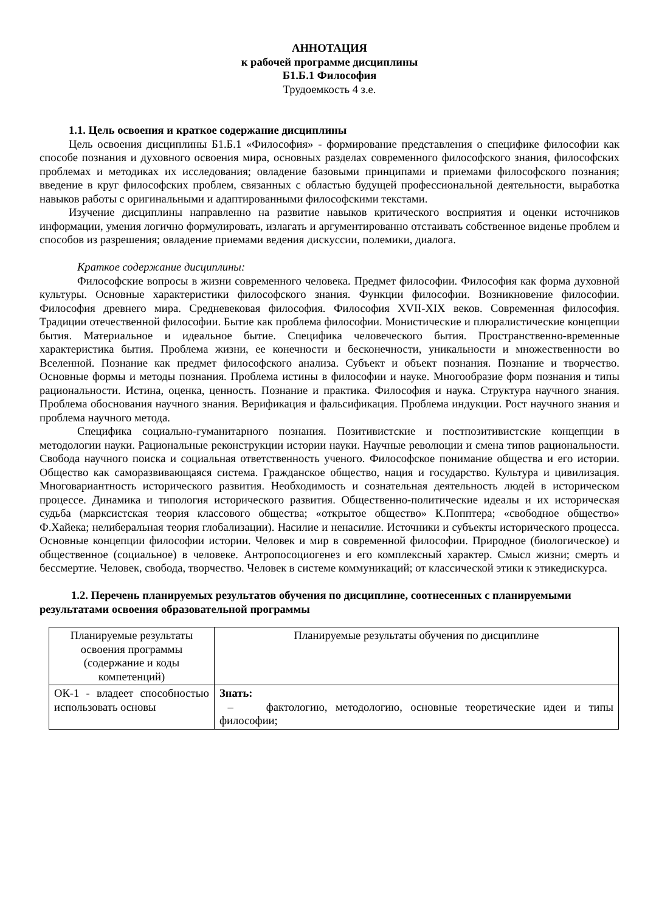АННОТАЦИЯ
к рабочей программе дисциплины
Б1.Б.1 Философия
Трудоемкость 4 з.е.
1.1. Цель освоения и краткое содержание дисциплины
Цель освоения дисциплины Б1.Б.1 «Философия» - формирование представления о специфике философии как способе познания и духовного освоения мира, основных разделах современного философского знания, философских проблемах и методиках их исследования; овладение базовыми принципами и приемами философского познания; введение в круг философских проблем, связанных с областью будущей профессиональной деятельности, выработка навыков работы с оригинальными и адаптированными философскими текстами.
Изучение дисциплины направленно на развитие навыков критического восприятия и оценки источников информации, умения логично формулировать, излагать и аргументированно отстаивать собственное виденье проблем и способов из разрешения; овладение приемами ведения дискуссии, полемики, диалога.
Краткое содержание дисциплины:
Философские вопросы в жизни современного человека. Предмет философии. Философия как форма духовной культуры. Основные характеристики философского знания. Функции философии. Возникновение философии. Философия древнего мира. Средневековая философия. Философия XVII-XIX веков. Современная философия. Традиции отечественной философии. Бытие как проблема философии. Монистические и плюралистические концепции бытия. Материальное и идеальное бытие. Специфика человеческого бытия. Пространственно-временные характеристика бытия. Проблема жизни, ее конечности и бесконечности, уникальности и множественности во Вселенной. Познание как предмет философского анализа. Субъект и объект познания. Познание и творчество. Основные формы и методы познания. Проблема истины в философии и науке. Многообразие форм познания и типы рациональности. Истина, оценка, ценность. Познание и практика. Философия и наука. Структура научного знания. Проблема обоснования научного знания. Верификация и фальсификация. Проблема индукции. Рост научного знания и проблема научного метода.
Специфика социально-гуманитарного познания. Позитивистские и постпозитивистские концепции в методологии науки. Рациональные реконструкции истории науки. Научные революции и смена типов рациональности. Свобода научного поиска и социальная ответственность ученого. Философское понимание общества и его истории. Общество как саморазвивающаяся система. Гражданское общество, нация и государство. Культура и цивилизация. Многовариантность исторического развития. Необходимость и сознательная деятельность людей в историческом процессе. Динамика и типология исторического развития. Общественно-политические идеалы и их историческая судьба (марксистская теория классового общества; «открытое общество» К.Попптера; «свободное общество» Ф.Хайека; нелиберальная теория глобализации). Насилие и ненасилие. Источники и субъекты исторического процесса. Основные концепции философии истории. Человек и мир в современной философии. Природное (биологическое) и общественное (социальное) в человеке. Антропосоциогенез и его комплексный характер. Смысл жизни; смерть и бессмертие. Человек, свобода, творчество. Человек в системе коммуникаций; от классической этики к этикедискурса.
1.2. Перечень планируемых результатов обучения по дисциплине, соотнесенных с планируемыми результатами освоения образовательной программы
| Планируемые результаты освоения программы (содержание и коды компетенций) | Планируемые результаты обучения по дисциплине |
| ОК-1 - владеет способностью использовать основы | Знать: – фактологию, методологию, основные теоретические идеи и типы философии; |